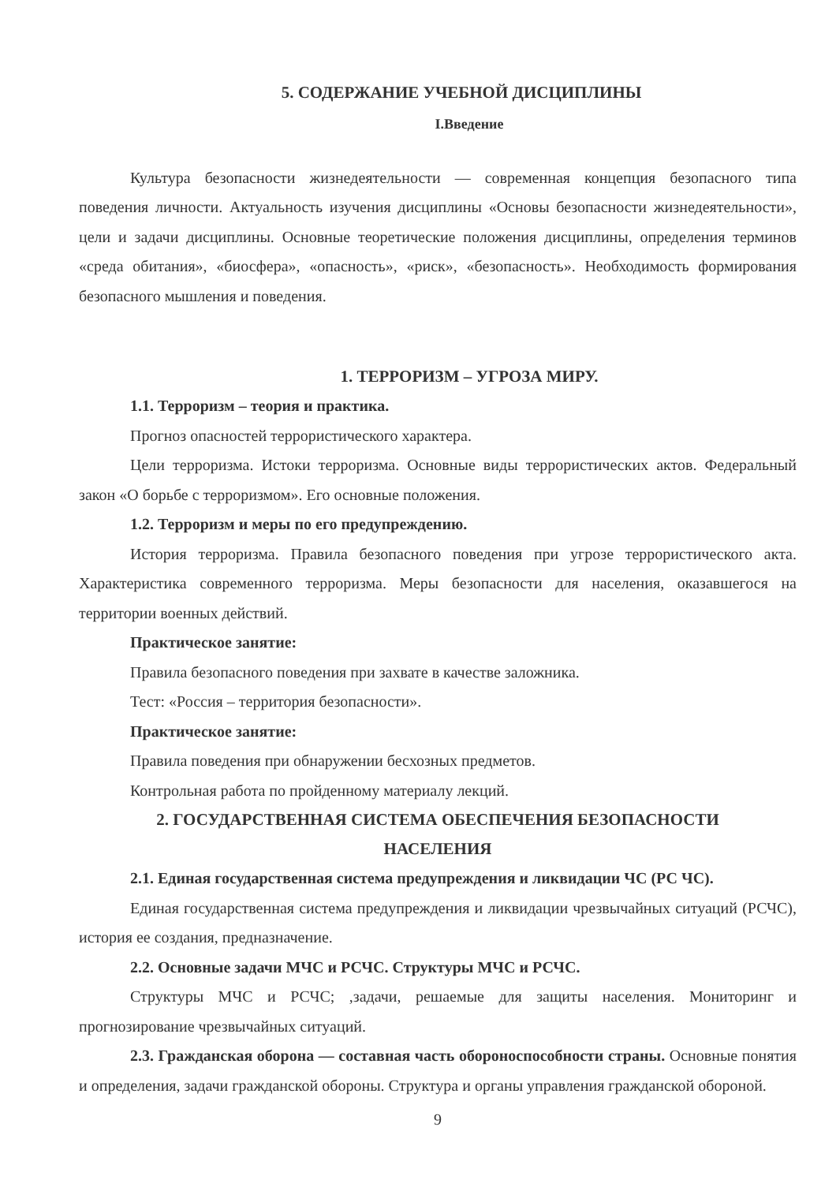5. СОДЕРЖАНИЕ УЧЕБНОЙ ДИСЦИПЛИНЫ
I.Введение
Культура безопасности жизнедеятельности — современная концепция безопасного типа поведения личности. Актуальность изучения дисциплины «Основы безопасности жизнедеятельности», цели и задачи дисциплины. Основные теоретические положения дисциплины, определения терминов «среда обитания», «биосфера», «опасность», «риск», «безопасность». Необходимость формирования безопасного мышления и поведения.
1. ТЕРРОРИЗМ – УГРОЗА МИРУ.
1.1. Терроризм – теория и практика.
Прогноз опасностей террористического характера.
Цели терроризма. Истоки терроризма. Основные виды террористических актов. Федеральный закон «О борьбе с терроризмом». Его основные положения.
1.2. Терроризм и меры по его предупреждению.
История терроризма. Правила безопасного поведения при угрозе террористического акта. Характеристика современного терроризма. Меры безопасности для населения, оказавшегося на территории военных действий.
Практическое занятие:
Правила безопасного поведения при захвате в качестве заложника.
Тест: «Россия – территория безопасности».
Практическое занятие:
Правила поведения при обнаружении бесхозных предметов.
Контрольная работа по пройденному материалу лекций.
2. ГОСУДАРСТВЕННАЯ СИСТЕМА ОБЕСПЕЧЕНИЯ БЕЗОПАСНОСТИ
НАСЕЛЕНИЯ
2.1. Единая государственная система предупреждения и ликвидации ЧС (РС ЧС).
Единая государственная система предупреждения и ликвидации чрезвычайных ситуаций (РСЧС), история ее создания, предназначение.
2.2. Основные задачи МЧС и РСЧС. Структуры МЧС и РСЧС.
Структуры МЧС и РСЧС; ,задачи, решаемые для защиты населения. Мониторинг и прогнозирование чрезвычайных ситуаций.
2.3. Гражданская оборона — составная часть обороноспособности страны. Основные понятия и определения, задачи гражданской обороны. Структура и органы управления гражданской обороной.
9